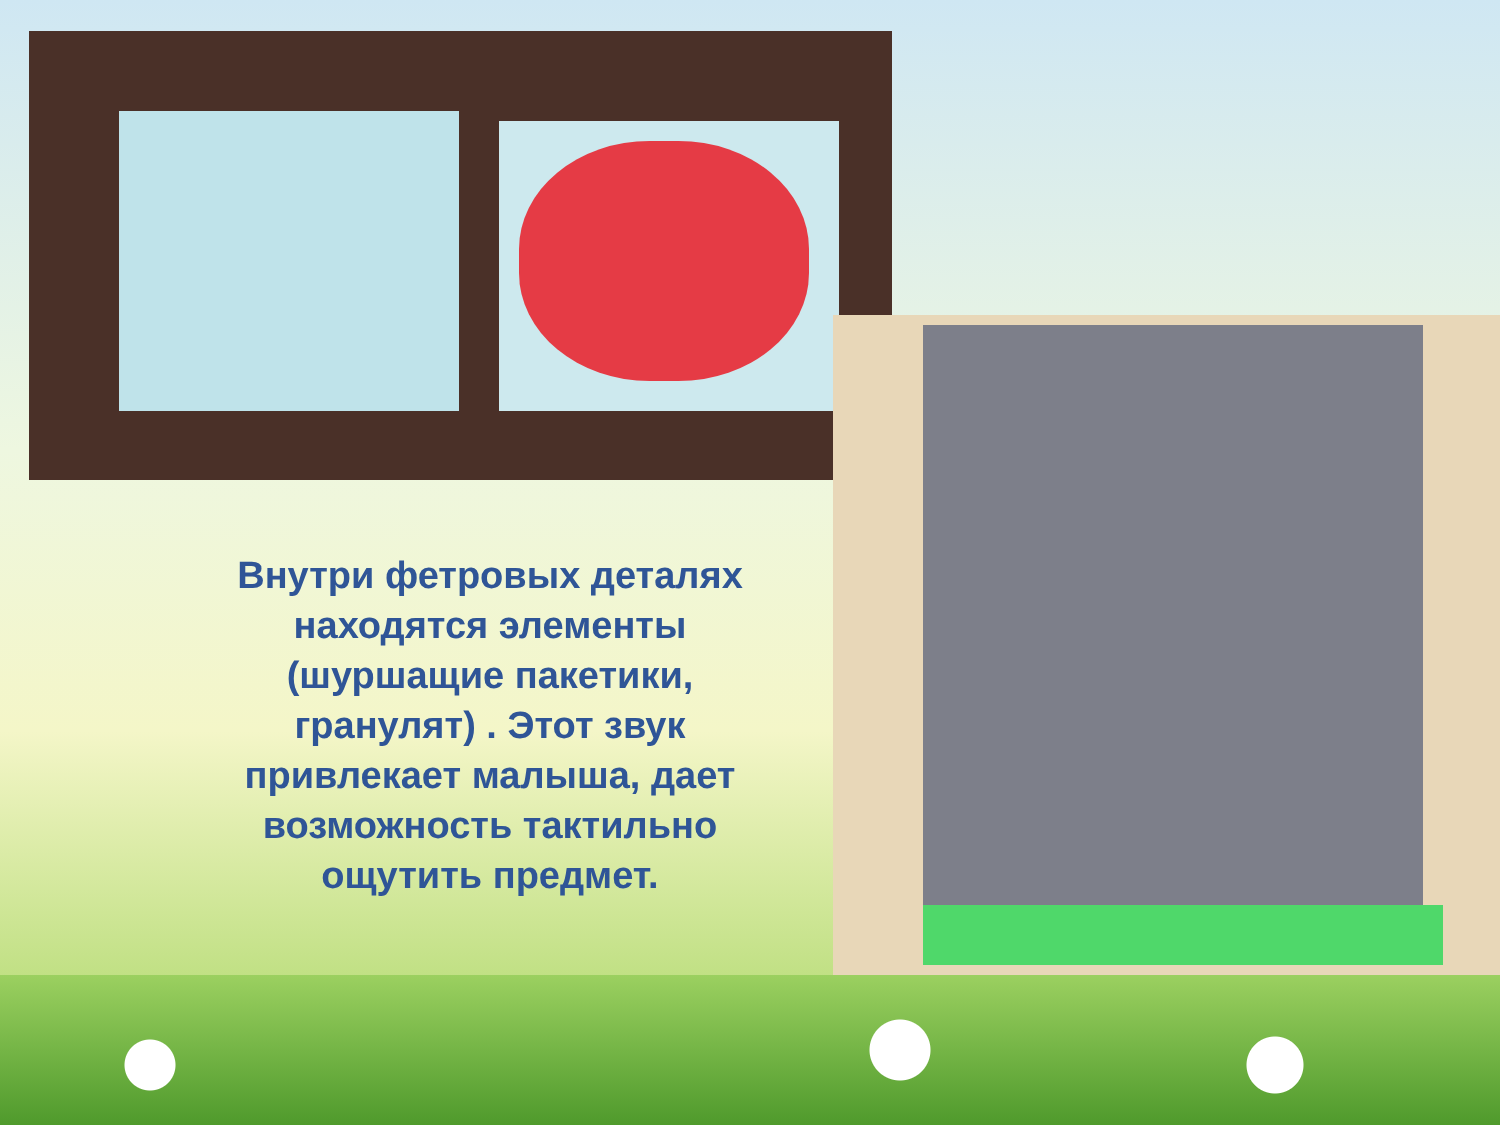Внутри фетровых деталях находятся элементы (шуршащие пакетики, гранулят) . Этот звук привлекает малыша, дает возможность тактильно ощутить предмет.